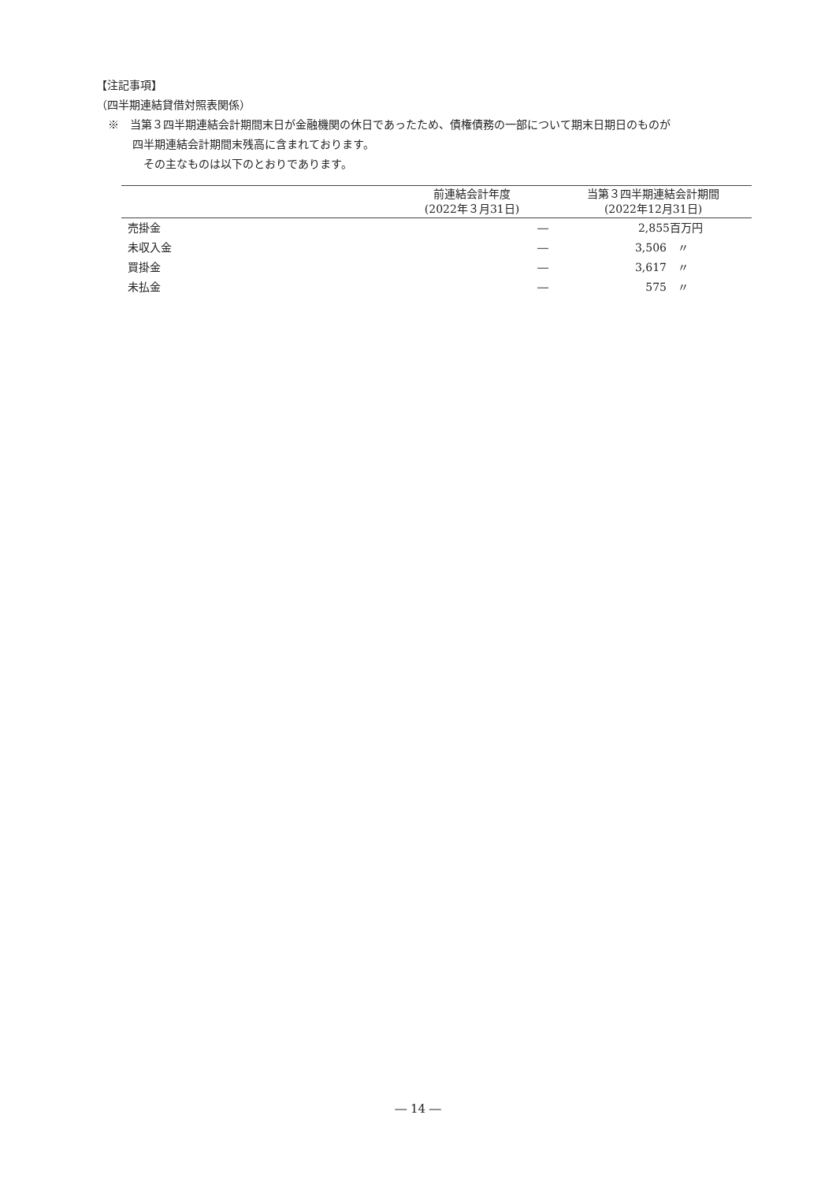【注記事項】
（四半期連結貸借対照表関係）
※　当第３四半期連結会計期間末日が金融機関の休日であったため、債権債務の一部について期末日期日のものが
四半期連結会計期間末残高に含まれております。
その主なものは以下のとおりであります。
| | 前連結会計年度 (2022年３月31日) | 当第３四半期連結会計期間 (2022年12月31日) |
| --- | --- | --- |
| 売掛金 | ― | 2,855百万円 |
| 未収入金 | ― | 3,506 〃 |
| 買掛金 | ― | 3,617 〃 |
| 未払金 | ― | 575 〃 |
― 14 ―